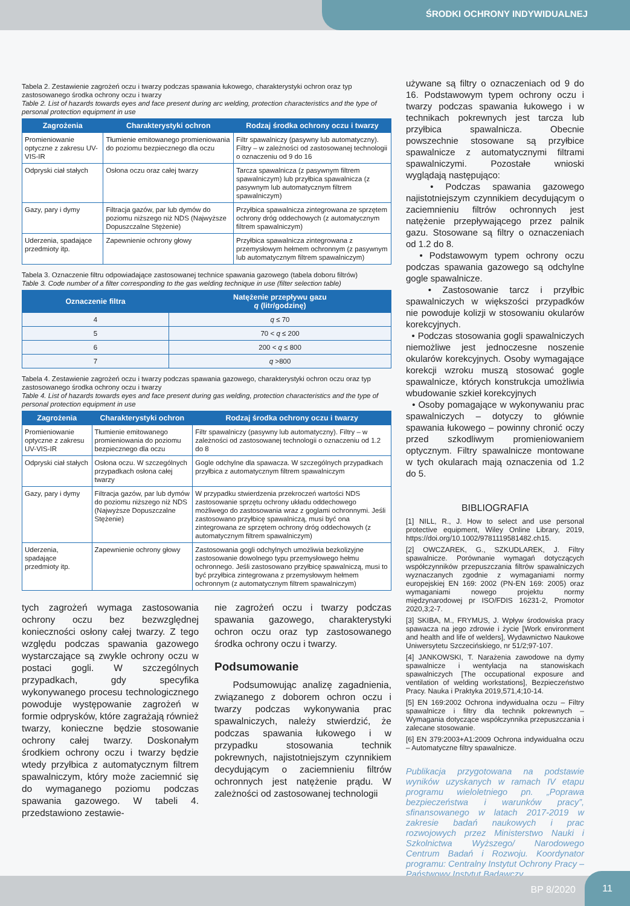ŚRODKI OCHRONY INDYWIDUALNEJ
Tabela 2. Zestawienie zagrożeń oczu i twarzy podczas spawania łukowego, charakterystyki ochron oraz typ zastosowanego środka ochrony oczu i twarzy
Table 2. List of hazards towards eyes and face present during arc welding, protection characteristics and the type of personal protection equipment in use
| Zagrożenia | Charakterystyki ochron | Rodzaj środka ochrony oczu i twarzy |
| --- | --- | --- |
| Promieniowanie optyczne z zakresu UV-VIS-IR | Tłumienie emitowanego promieniowania do poziomu bezpiecznego dla oczu | Filtr spawalniczy (pasywny lub automatyczny). Filtry – w zależności od zastosowanej technologii o oznaczeniu od 9 do 16 |
| Odpryski ciał stałych | Osłona oczu oraz całej twarzy | Tarcza spawalnicza (z pasywnym filtrem spawalniczym) lub przyłbica spawalnicza (z pasywnym lub automatycznym filtrem spawalniczym) |
| Gazy, pary i dymy | Filtracja gazów, par lub dymów do poziomu niższego niż NDS (Najwyższe Dopuszczalne Stężenie) | Przyłbica spawalnicza zintegrowana ze sprzętem ochrony dróg oddechowych (z automatycznym filtrem spawalniczym) |
| Uderzenia, spadające przedmioty itp. | Zapewnienie ochrony głowy | Przyłbica spawalnicza zintegrowana z przemysłowym hełmem ochronnym (z pasywnym lub automatycznym filtrem spawalniczym) |
Tabela 3. Oznaczenie filtru odpowiadające zastosowanej technice spawania gazowego (tabela doboru filtrów)
Table 3. Code number of a filter corresponding to the gas welding technique in use (filter selection table)
| Oznaczenie filtra | Natężenie przepływu gazu q (litr/godzinę) |
| --- | --- |
| 4 | q ≤ 70 |
| 5 | 70 < q ≤ 200 |
| 6 | 200 < q ≤ 800 |
| 7 | q >800 |
Tabela 4. Zestawienie zagrożeń oczu i twarzy podczas spawania gazowego, charakterystyki ochron oczu oraz typ zastosowanego środka ochrony oczu i twarzy
Table 4. List of hazards towards eyes and face present during gas welding, protection characteristics and the type of personal protection equipment in use
| Zagrożenia | Charakterystyki ochron | Rodzaj środka ochrony oczu i twarzy |
| --- | --- | --- |
| Promieniowanie optyczne z zakresu UV-VIS-IR | Tłumienie emitowanego promieniowania do poziomu bezpiecznego dla oczu | Filtr spawalniczy (pasywny lub automatyczny). Filtry – w zależności od zastosowanej technologii o oznaczeniu od 1.2 do 8 |
| Odpryski ciał stałych | Osłona oczu. W szczególnych przypadkach osłona całej twarzy | Gogle odchylne dla spawacza. W szczególnych przypadkach przyłbica z automatycznym filtrem spawalniczym |
| Gazy, pary i dymy | Filtracja gazów, par lub dymów do poziomu niższego niż NDS (Najwyższe Dopuszczalne Stężenie) | W przypadku stwierdzenia przekroczeń wartości NDS zastosowanie sprzętu ochrony układu oddechowego możliwego do zastosowania wraz z goglami ochronnymi. Jeśli zastosowano przyłbicę spawalniczą, musi być ona zintegrowana ze sprzętem ochrony dróg oddechowych (z automatycznym filtrem spawalniczym) |
| Uderzenia, spadające przedmioty itp. | Zapewnienie ochrony głowy | Zastosowania gogli odchylnych umożliwia bezkolizyjne zastosowanie dowolnego typu przemysłowego hełmu ochronnego. Jeśli zastosowano przyłbicę spawalniczą, musi to być przyłbica zintegrowana z przemysłowym hełmem ochronnym (z automatycznym filtrem spawalniczym) |
tych zagrożeń wymaga zastosowania ochrony oczu bez bezwzględnej konieczności osłony całej twarzy. Z tego względu podczas spawania gazowego wystarczające są zwykle ochrony oczu w postaci gogli. W szczególnych przypadkach, gdy specyfika wykonywanego procesu technologicznego powoduje występowanie zagrożeń w formie odprysków, które zagrażają również twarzy, konieczne będzie stosowanie ochrony całej twarzy. Doskonałym środkiem ochrony oczu i twarzy będzie wtedy przyłbica z automatycznym filtrem spawalniczym, który może zaciemnić się do wymaganego poziomu podczas spawania gazowego. W tabeli 4. przedstawiono zestawie-
nie zagrożeń oczu i twarzy podczas spawania gazowego, charakterystyki ochron oczu oraz typ zastosowanego środka ochrony oczu i twarzy.
Podsumowanie
Podsumowując analizę zagadnienia, związanego z doborem ochron oczu i twarzy podczas wykonywania prac spawalniczych, należy stwierdzić, że podczas spawania łukowego i w przypadku stosowania technik pokrewnych, najistotniejszym czynnikiem decydującym o zaciemnieniu filtrów ochronnych jest natężenie prądu. W zależności od zastosowanej technologii
używane są filtry o oznaczeniach od 9 do 16. Podstawowym typem ochrony oczu i twarzy podczas spawania łukowego i w technikach pokrewnych jest tarcza lub przyłbica spawalnicza. Obecnie powszechnie stosowane są przyłbice spawalnicze z automatycznymi filtrami spawalniczymi. Pozostałe wnioski wyglądają następująco:
• Podczas spawania gazowego najistotniejszym czynnikiem decydującym o zaciemnieniu filtrów ochronnych jest natężenie przepływającego przez palnik gazu. Stosowane są filtry o oznaczeniach od 1.2 do 8.
• Podstawowym typem ochrony oczu podczas spawania gazowego są odchylne gogle spawalnicze.
• Zastosowanie tarcz i przyłbic spawalniczych w większości przypadków nie powoduje kolizji w stosowaniu okularów korekcyjnych.
• Podczas stosowania gogli spawalniczych niemożliwe jest jednoczesne noszenie okularów korekcyjnych. Osoby wymagające korekcji wzroku muszą stosować gogle spawalnicze, których konstrukcja umożliwia wbudowanie szkieł korekcyjnych
• Osoby pomagające w wykonywaniu prac spawalniczych – dotyczy to głównie spawania łukowego – powinny chronić oczy przed szkodliwym promieniowaniem optycznym. Filtry spawalnicze montowane w tych okularach mają oznaczenia od 1.2 do 5.
BIBLIOGRAFIA
[1] NILL, R., J. How to select and use personal protective equipment, Wiley Online Library, 2019, https://doi.org/10.1002/9781119581482.ch15.
[2] OWCZAREK, G., SZKUDLAREK, J. Filtry spawalnicze. Porównanie wymagań dotyczących współczynników przepuszczania filtrów spawalniczych wyznaczanych zgodnie z wymaganiami normy europejskiej EN 169: 2002 (PN-EN 169: 2005) oraz wymaganiami nowego projektu normy międzynarodowej pr ISO/FDIS 16231-2, Promotor 2020,3;2-7.
[3] SKIBA, M., FRYMUS, J. Wpływ środowiska pracy spawacza na jego zdrowie i życie [Work environment and health and life of welders], Wydawnictwo Naukowe Uniwersytetu Szczecińskiego, nr 51/2;97-107.
[4] JANKOWSKI, T. Narażenia zawodowe na dymy spawalnicze i wentylacja na stanowiskach spawalniczych [The occupational exposure and ventilation of welding workstations], Bezpieczeństwo Pracy. Nauka i Praktyka 2019,571,4;10-14.
[5] EN 169:2002 Ochrona indywidualna oczu – Filtry spawalnicze i filtry dla technik pokrewnych – Wymagania dotyczące współczynnika przepuszczania i zalecane stosowanie.
[6] EN 379:2003+A1:2009 Ochrona indywidualna oczu – Automatyczne filtry spawalnicze.
Publikacja przygotowana na podstawie wyników uzyskanych w ramach IV etapu programu wieloletniego pn. „Poprawa bezpieczeństwa i warunków pracy”, sfinansowanego w latach 2017-2019 w zakresie badań naukowych i prac rozwojowych przez Ministerstwo Nauki i Szkolnictwa Wyższego/ Narodowego Centrum Badań i Rozwoju. Koordynator programu: Centralny Instytut Ochrony Pracy – Państwowy Instytut Badawczy.
BP 8/2020 11